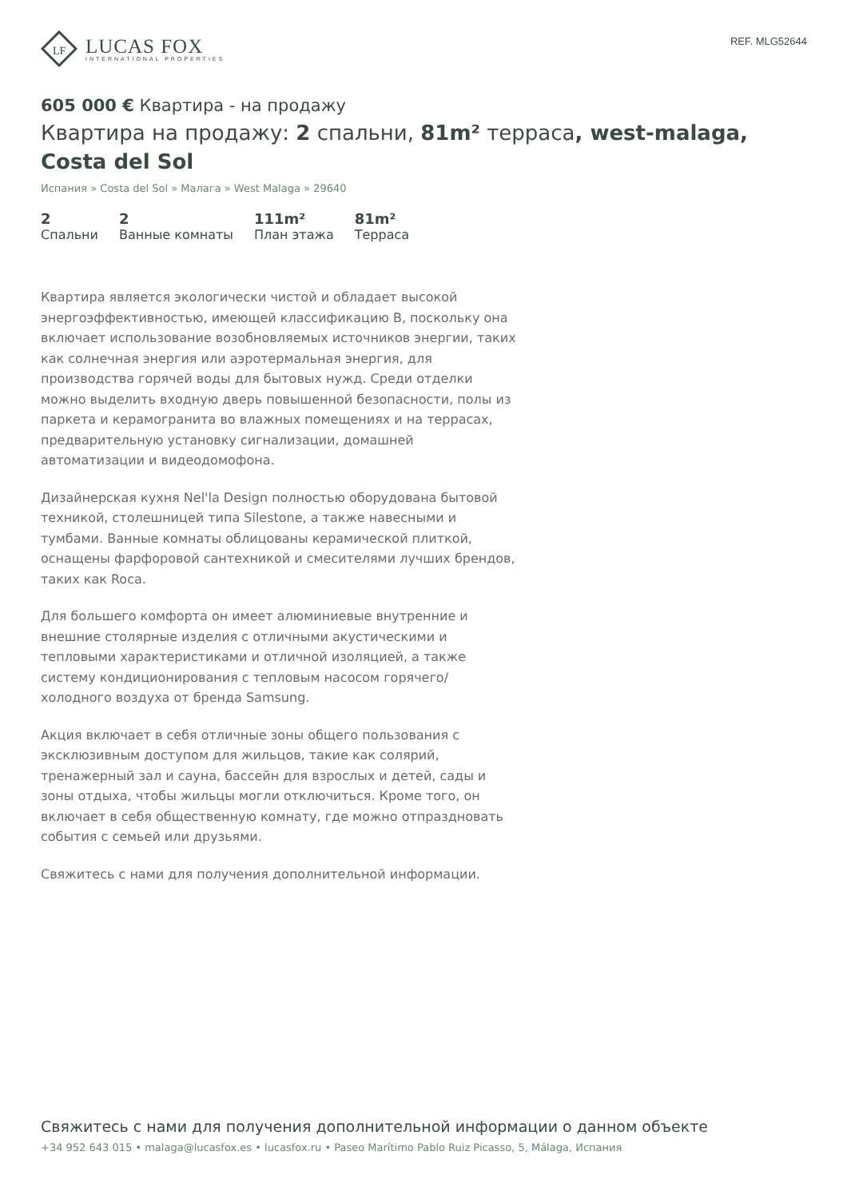LF
LUCAS FOX
INTERNATIONAL PROPERTIES
REF. MLG52644
605 000 € Квартира - на продажу
Квартира на продажу: 2 спальни, 81m² терраса, west-malaga, Costa del Sol
Испания » Costa del Sol » Малага » West Malaga » 29640
2
Спальни
2
Ванные комнаты
111m²
План этажа
81m²
Терраса
Квартира является экологически чистой и обладает высокой энергоэффективностью, имеющей классификацию B, поскольку она включает использование возобновляемых источников энергии, таких как солнечная энергия или аэротермальная энергия, для производства горячей воды для бытовых нужд. Среди отделки можно выделить входную дверь повышенной безопасности, полы из паркета и керамогранита во влажных помещениях и на террасах, предварительную установку сигнализации, домашней автоматизации и видеодомофона.
Дизайнерская кухня Nel'la Design полностью оборудована бытовой техникой, столешницей типа Silestone, а также навесными и тумбами. Ванные комнаты облицованы керамической плиткой, оснащены фарфоровой сантехникой и смесителями лучших брендов, таких как Roca.
Для большего комфорта он имеет алюминиевые внутренние и внешние столярные изделия с отличными акустическими и тепловыми характеристиками и отличной изоляцией, а также систему кондиционирования с тепловым насосом горячего/холодного воздуха от бренда Samsung.
Акция включает в себя отличные зоны общего пользования с эксклюзивным доступом для жильцов, такие как солярий, тренажерный зал и сауна, бассейн для взрослых и детей, сады и зоны отдыха, чтобы жильцы могли отключиться. Кроме того, он включает в себя общественную комнату, где можно отпраздновать события с семьей или друзьями.
Свяжитесь с нами для получения дополнительной информации.
Свяжитесь с нами для получения дополнительной информации о данном объекте
+34 952 643 015 • malaga@lucasfox.es • lucasfox.ru • Paseo Marítimo Pablo Ruiz Picasso, 5, Málaga, Испания